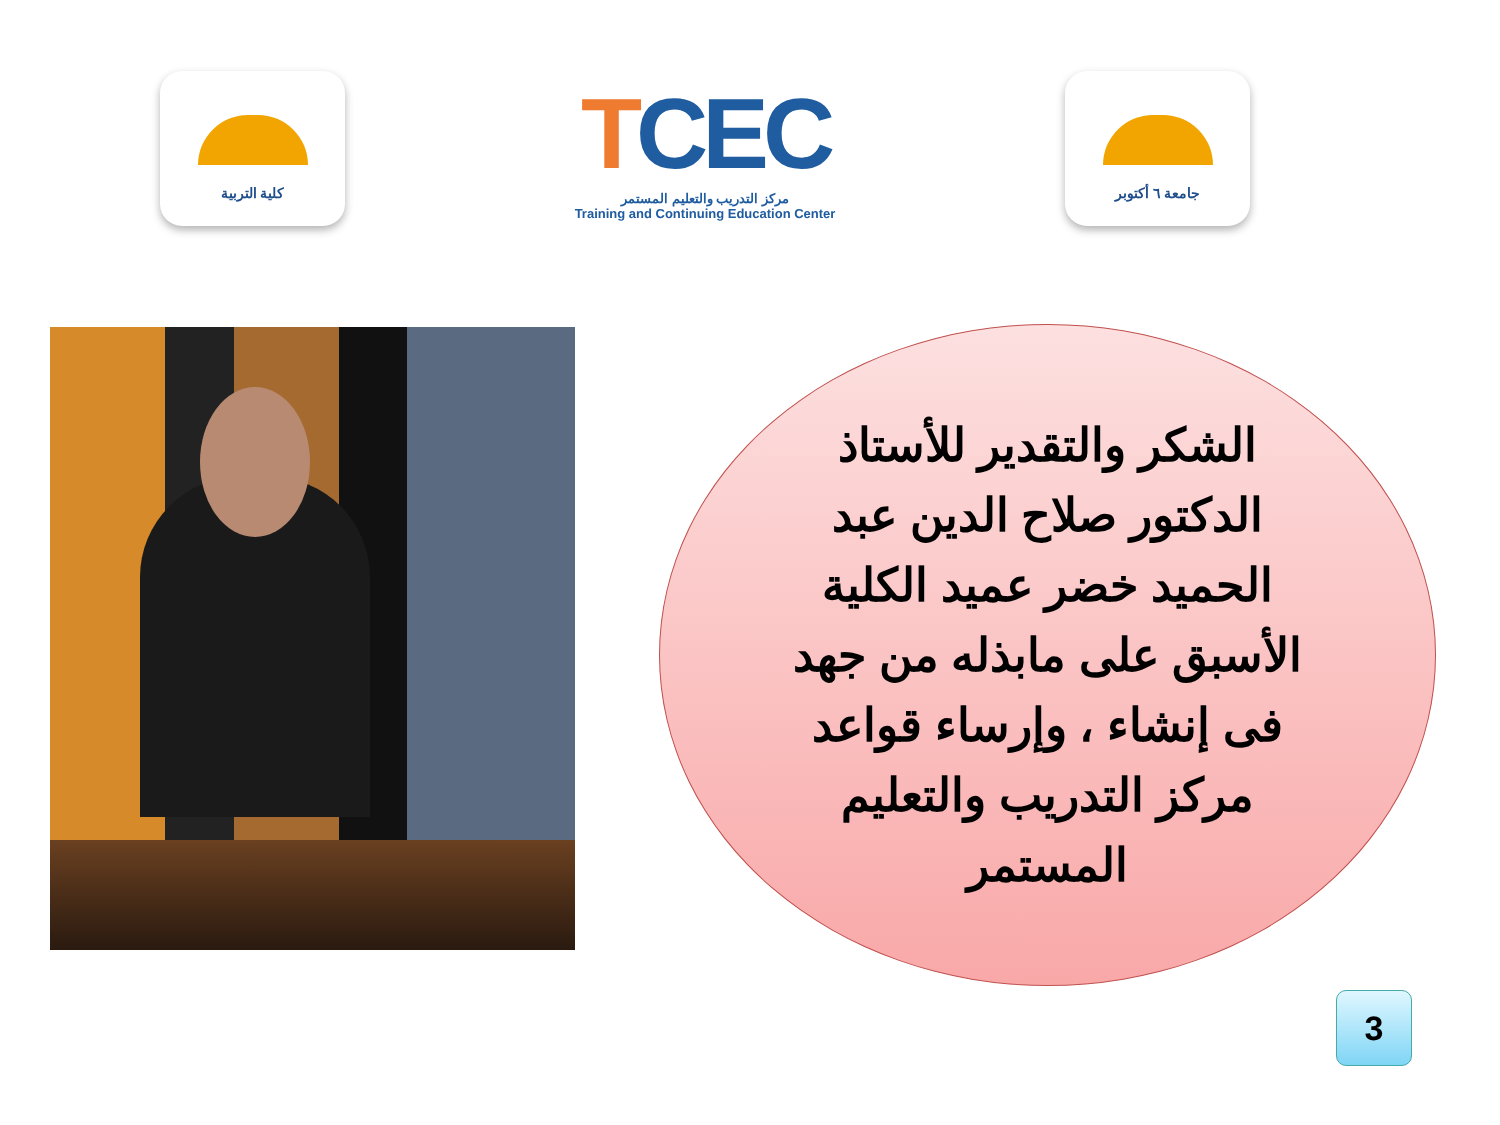كلية التربية
TCEC
مركز التدريب والتعليم المستمر
Training and Continuing Education Center
جامعة ٦ أكتوبر
الشكر والتقدير للأستاذ الدكتور صلاح الدين عبد الحميد خضر عميد الكلية الأسبق على مابذله من جهد فى إنشاء ، وإرساء قواعد مركز التدريب والتعليم المستمر
3